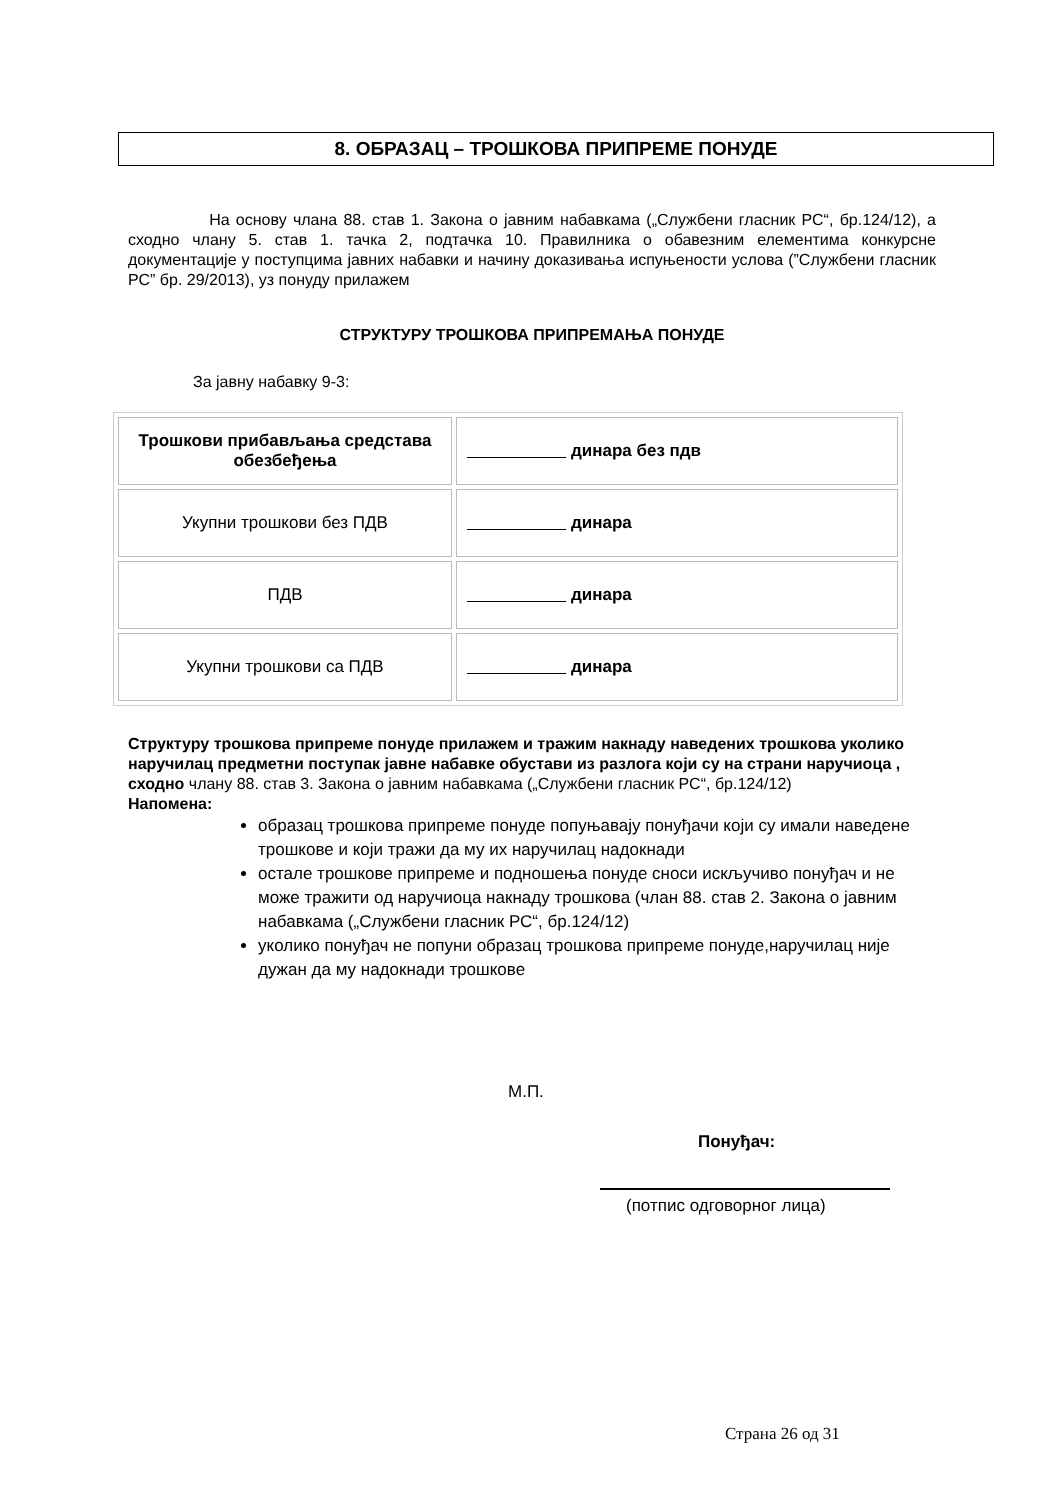8. ОБРАЗАЦ – ТРОШКОВА ПРИПРЕМЕ ПОНУДЕ
На основу члана 88. став 1. Закона о јавним набавкама („Службени гласник РС“, бр.124/12), а сходно члану 5. став 1. тачка 2, подтачка 10. Правилника о обавезним елементима конкурсне документације у поступцима јавних набавки и начину доказивања испуњености услова (”Службени гласник РС” бр. 29/2013), уз понуду прилажем
СТРУКТУРУ ТРОШКОВА ПРИПРЕМАЊА ПОНУДЕ
За јавну набавку 9-3:
| Трошкови прибављања средстава обезбеђења | динара без пдв |
| Укупни трошкови без ПДВ | динара |
| ПДВ | динара |
| Укупни трошкови са ПДВ | динара |
Структуру трошкова припреме понуде прилажем и тражим накнаду наведених трошкова уколико наручилац предметни поступак јавне набавке обустави из разлога који су на страни наручиоца , сходно члану 88. став 3. Закона о јавним набавкама („Службени гласник РС“, бр.124/12)
Напомена:
образац трошкова припреме понуде попуњавају понуђачи који су имали наведене трошкове и који тражи да му их наручилац надокнади
остале трошкове припреме и подношења понуде сноси искључиво понуђач и не може тражити од наручиоца накнаду трошкова (члан 88. став 2. Закона о јавним набавкама („Службени гласник РС“, бр.124/12)
уколико понуђач не попуни образац трошкова припреме понуде,наручилац није дужан да му надокнади трошкове
М.П.
Понуђач:
(потпис одговорног лица)
Страна 26 од 31